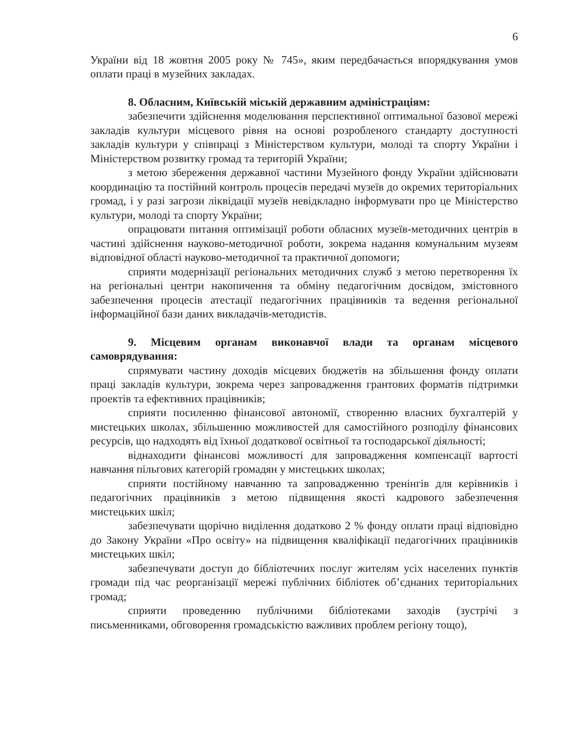6
України від 18 жовтня 2005 року № 745», яким передбачається впорядкування умов оплати праці в музейних закладах.
8. Обласним, Київській міській державним адміністраціям:
забезпечити здійснення моделювання перспективної оптимальної базової мережі закладів культури місцевого рівня на основі розробленого стандарту доступності закладів культури у співпраці з Міністерством культури, молоді та спорту України і Міністерством розвитку громад та територій України;
з метою збереження державної частини Музейного фонду України здійснювати координацію та постійний контроль процесів передачі музеїв до окремих територіальних громад, і у разі загрози ліквідації музеїв невідкладно інформувати про це Міністерство культури, молоді та спорту України;
опрацювати питання оптимізації роботи обласних музеїв-методичних центрів в частині здійснення науково-методичної роботи, зокрема надання комунальним музеям відповідної області науково-методичної та практичної допомоги;
сприяти модернізації регіональних методичних служб з метою перетворення їх на регіональні центри накопичення та обміну педагогічним досвідом, змістовного забезпечення процесів атестації педагогічних працівників та ведення регіональної інформаційної бази даних викладачів-методистів.
9. Місцевим органам виконавчої влади та органам місцевого самоврядування:
спрямувати частину доходів місцевих бюджетів на збільшення фонду оплати праці закладів культури, зокрема через запровадження грантових форматів підтримки проектів та ефективних працівників;
сприяти посиленню фінансової автономії, створенню власних бухгалтерій у мистецьких школах, збільшенню можливостей для самостійного розподілу фінансових ресурсів, що надходять від їхньої додаткової освітньої та господарської діяльності;
віднаходити фінансові можливості для запровадження компенсації вартості навчання пільгових категорій громадян у мистецьких школах;
сприяти постійному навчанню та запровадженню тренінгів для керівників і педагогічних працівників з метою підвищення якості кадрового забезпечення мистецьких шкіл;
забезпечувати щорічно виділення додатково 2 % фонду оплати праці відповідно до Закону України «Про освіту» на підвищення кваліфікації педагогічних працівників мистецьких шкіл;
забезпечувати доступ до бібліотечних послуг жителям усіх населених пунктів громади під час реорганізації мережі публічних бібліотек об’єднаних територіальних громад;
сприяти проведенню публічними бібліотеками заходів (зустрічі з письменниками, обговорення громадськістю важливих проблем регіону тощо),